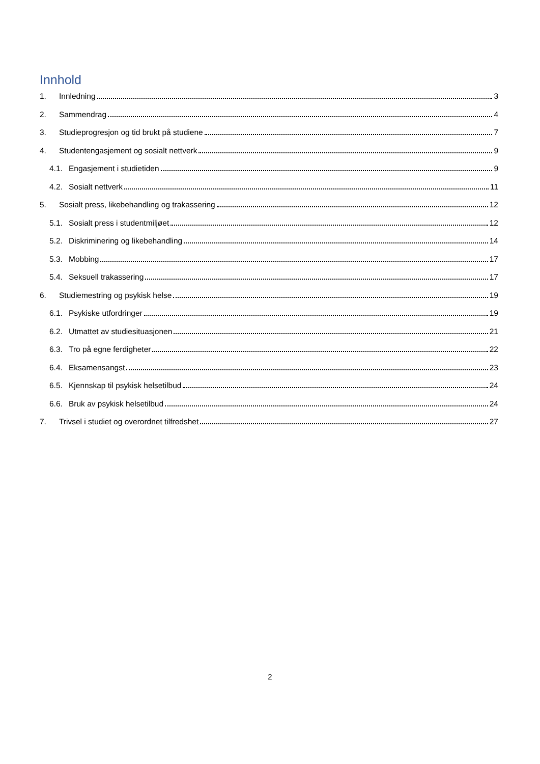Innhold
1. Innledning 3
2. Sammendrag 4
3. Studieprogresjon og tid brukt på studiene 7
4. Studentengasjement og sosialt nettverk 9
4.1. Engasjement i studietiden 9
4.2. Sosialt nettverk 11
5. Sosialt press, likebehandling og trakassering 12
5.1. Sosialt press i studentmiljøet 12
5.2. Diskriminering og likebehandling 14
5.3. Mobbing 17
5.4. Seksuell trakassering 17
6. Studiemestring og psykisk helse 19
6.1. Psykiske utfordringer 19
6.2. Utmattet av studiesituasjonen 21
6.3. Tro på egne ferdigheter 22
6.4. Eksamensangst 23
6.5. Kjennskap til psykisk helsetilbud 24
6.6. Bruk av psykisk helsetilbud 24
7. Trivsel i studiet og overordnet tilfredshet 27
2